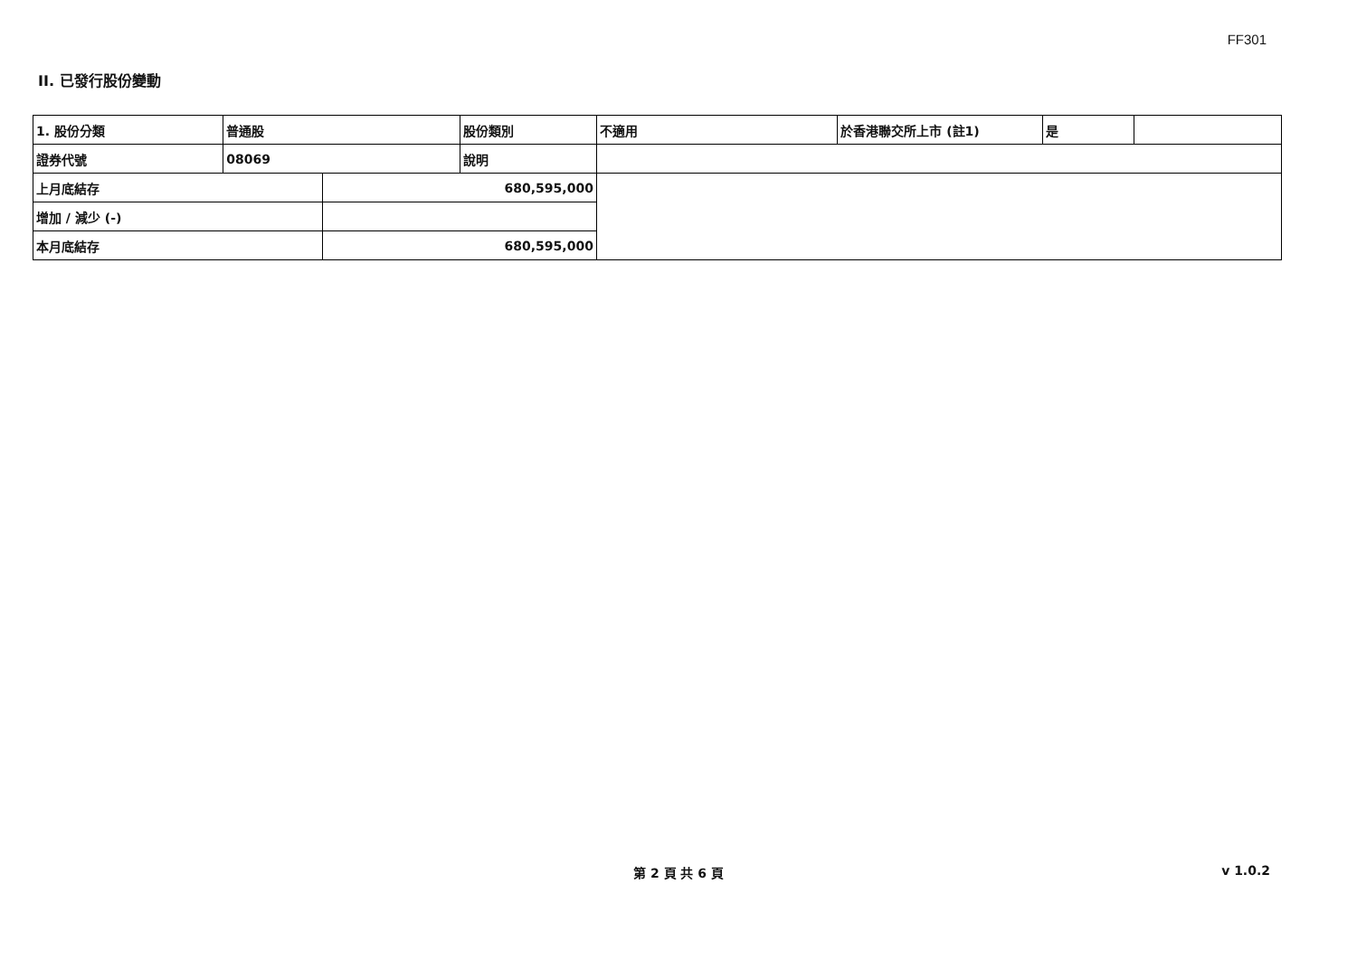FF301
II. 已發行股份變動
| 1. 股份分類 | 普通股 | | 股份類別 | 不適用 | 於香港聯交所上市 (註1) | 是 | |
| 證券代號 | 08069 | | 說明 | | | | |
| 上月底結存 | | 680,595,000 | | | | | |
| 增加 / 減少 (-) | | | | | | | |
| 本月底結存 | | 680,595,000 | | | | | |
第 2 頁 共 6 頁 v 1.0.2